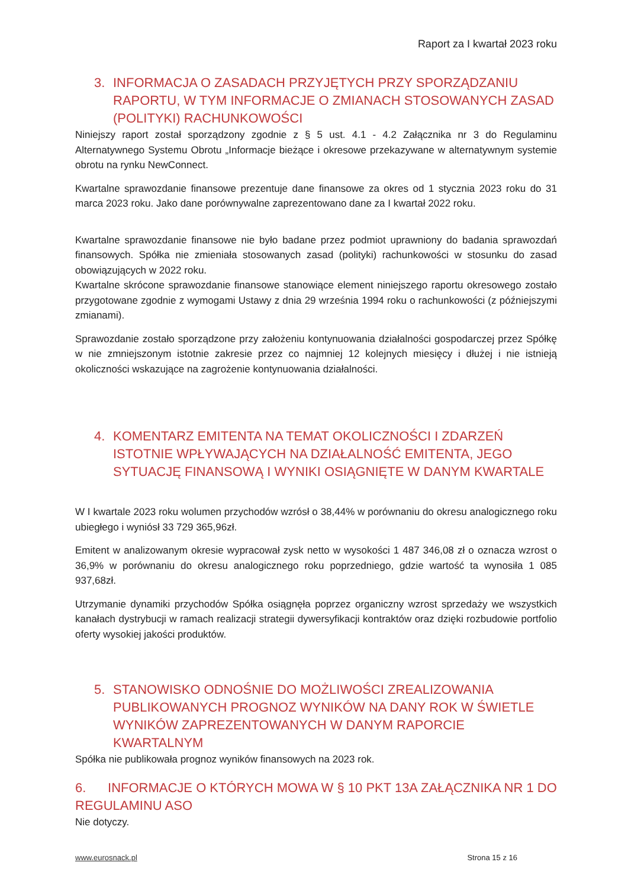Raport za I kwartał 2023 roku
3. INFORMACJA O ZASADACH PRZYJĘTYCH PRZY SPORZĄDZANIU RAPORTU, W TYM INFORMACJE O ZMIANACH STOSOWANYCH ZASAD (POLITYKI) RACHUNKOWOŚCI
Niniejszy raport został sporządzony zgodnie z § 5 ust. 4.1 - 4.2 Załącznika nr 3 do Regulaminu Alternatywnego Systemu Obrotu „Informacje bieżące i okresowe przekazywane w alternatywnym systemie obrotu na rynku NewConnect.
Kwartalne sprawozdanie finansowe prezentuje dane finansowe za okres od 1 stycznia 2023 roku do 31 marca 2023 roku. Jako dane porównywalne zaprezentowano dane za I kwartał 2022 roku.
Kwartalne sprawozdanie finansowe nie było badane przez podmiot uprawniony do badania sprawozdań finansowych. Spółka nie zmieniała stosowanych zasad (polityki) rachunkowości w stosunku do zasad obowiązujących w 2022 roku.
Kwartalne skrócone sprawozdanie finansowe stanowiące element niniejszego raportu okresowego zostało przygotowane zgodnie z wymogami Ustawy z dnia 29 września 1994 roku o rachunkowości (z późniejszymi zmianami).
Sprawozdanie zostało sporządzone przy założeniu kontynuowania działalności gospodarczej przez Spółkę w nie zmniejszonym istotnie zakresie przez co najmniej 12 kolejnych miesięcy i dłużej i nie istnieją okoliczności wskazujące na zagrożenie kontynuowania działalności.
4. KOMENTARZ EMITENTA NA TEMAT OKOLICZNOŚCI I ZDARZEŃ ISTOTNIE WPŁYWAJĄCYCH NA DZIAŁALNOŚĆ EMITENTA, JEGO SYTUACJĘ FINANSOWĄ I WYNIKI OSIĄGNIĘTE W DANYM KWARTALE
W I kwartale 2023 roku wolumen przychodów wzrósł o 38,44% w porównaniu do okresu analogicznego roku ubiegłego i wyniósł 33 729 365,96zł.
Emitent w analizowanym okresie wypracował zysk netto w wysokości 1 487 346,08 zł o oznacza wzrost o 36,9% w porównaniu do okresu analogicznego roku poprzedniego, gdzie wartość ta wynosiła 1 085 937,68zł.
Utrzymanie dynamiki przychodów Spółka osiągnęła poprzez organiczny wzrost sprzedaży we wszystkich kanałach dystrybucji w ramach realizacji strategii dywersyfikacji kontraktów oraz dzięki rozbudowie portfolio oferty wysokiej jakości produktów.
5. STANOWISKO ODNOŚNIE DO MOŻLIWOŚCI ZREALIZOWANIA PUBLIKOWANYCH PROGNOZ WYNIKÓW NA DANY ROK W ŚWIETLE WYNIKÓW ZAPREZENTOWANYCH W DANYM RAPORCIE KWARTALNYM
Spółka nie publikowała prognoz wyników finansowych na 2023 rok.
6. INFORMACJE O KTÓRYCH MOWA W § 10 PKT 13A ZAŁĄCZNIKA NR 1 DO REGULAMINU ASO
Nie dotyczy.
www.eurosnack.pl Strona 15 z 16